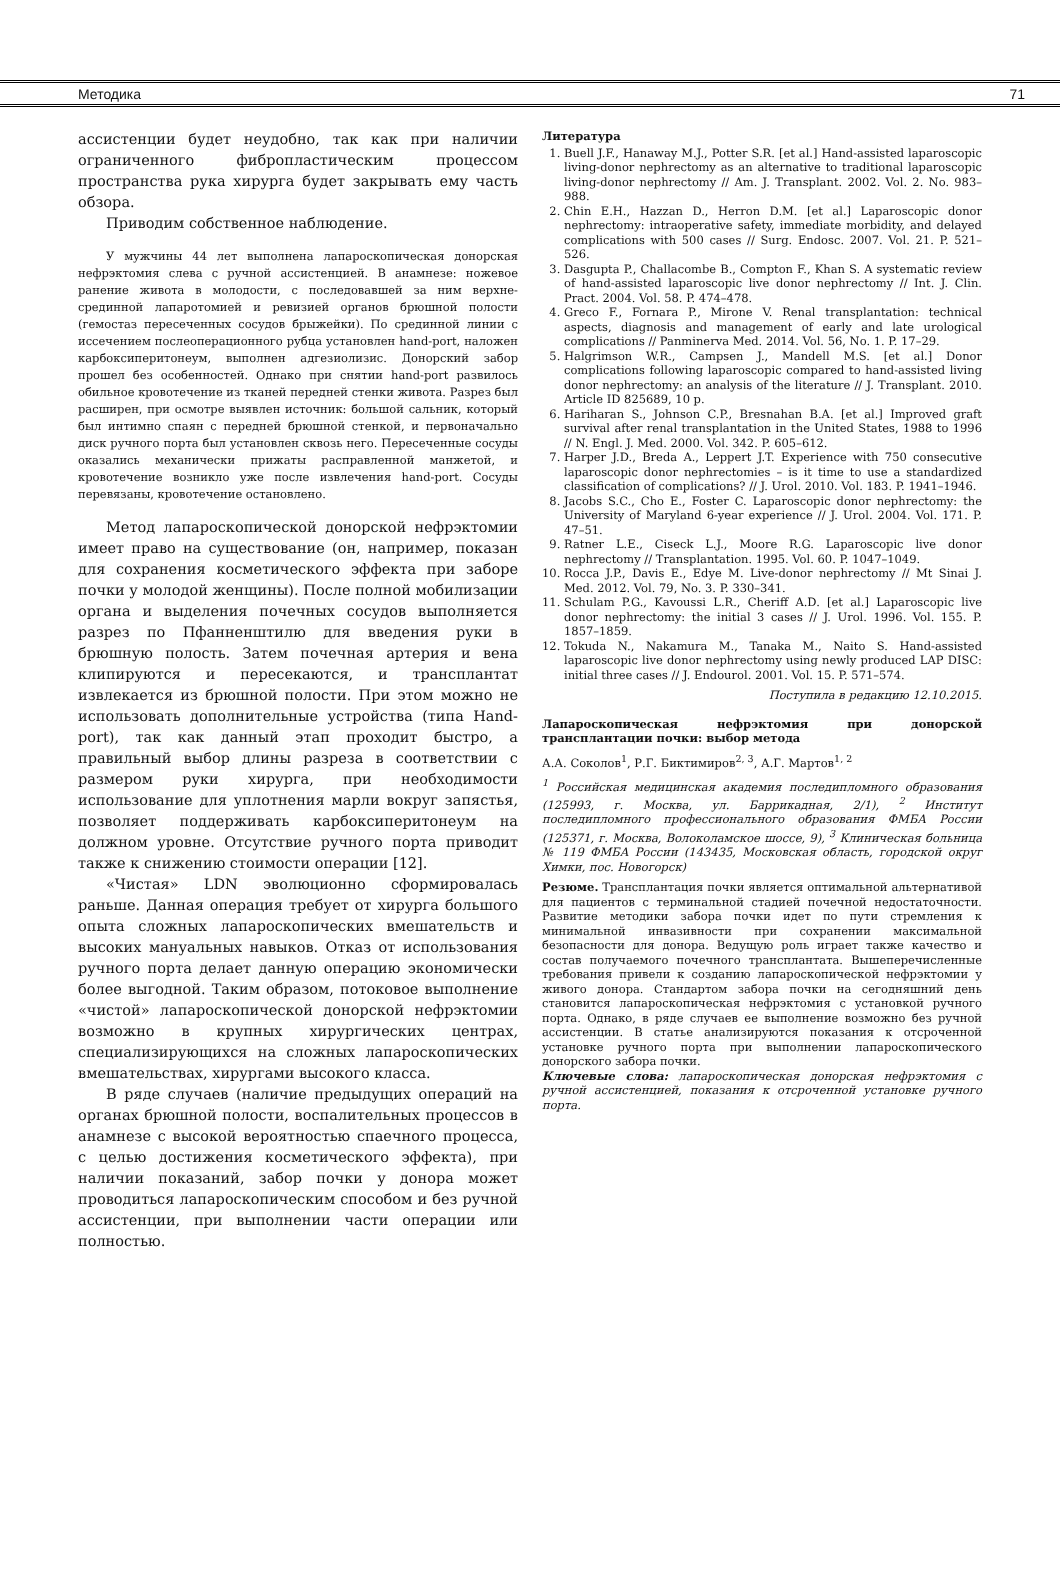Методика 71
ассистенции будет неудобно, так как при наличии ограниченного фибропластическим процессом пространства рука хирурга будет закрывать ему часть обзора.
Приводим собственное наблюдение.
У мужчины 44 лет выполнена лапароскопическая донорская нефрэктомия слева с ручной ассистенцией. В анамнезе: ножевое ранение живота в молодости, с последовавшей за ним верхне-срединной лапаротомией и ревизией органов брюшной полости (гемостаз пересеченных сосудов брыжейки). По срединной линии с иссечением послеоперационного рубца установлен hand-port, наложен карбоксиперитонеум, выполнен адгезиолизис. Донорский забор прошел без особенностей. Однако при снятии hand-port развилось обильное кровотечение из тканей передней стенки живота. Разрез был расширен, при осмотре выявлен источник: большой сальник, который был интимно спаян с передней брюшной стенкой, и первоначально диск ручного порта был установлен сквозь него. Пересеченные сосуды оказались механически прижаты расправленной манжетой, и кровотечение возникло уже после извлечения hand-port. Сосуды перевязаны, кровотечение остановлено.
Метод лапароскопической донорской нефрэктомии имеет право на существование (он, например, показан для сохранения косметического эффекта при заборе почки у молодой женщины). После полной мобилизации органа и выделения почечных сосудов выполняется разрез по Пфанненштилю для введения руки в брюшную полость. Затем почечная артерия и вена клипируются и пересекаются, и трансплантат извлекается из брюшной полости. При этом можно не использовать дополнительные устройства (типа Hand-port), так как данный этап проходит быстро, а правильный выбор длины разреза в соответствии с размером руки хирурга, при необходимости использование для уплотнения марли вокруг запястья, позволяет поддерживать карбоксиперитонеум на должном уровне. Отсутствие ручного порта приводит также к снижению стоимости операции [12].
«Чистая» LDN эволюционно сформировалась раньше. Данная операция требует от хирурга большого опыта сложных лапароскопических вмешательств и высоких мануальных навыков. Отказ от использования ручного порта делает данную операцию экономически более выгодной. Таким образом, потоковое выполнение «чистой» лапароскопической донорской нефрэктомии возможно в крупных хирургических центрах, специализирующихся на сложных лапароскопических вмешательствах, хирургами высокого класса.
В ряде случаев (наличие предыдущих операций на органах брюшной полости, воспалительных процессов в анамнезе с высокой вероятностью спаечного процесса, с целью достижения косметического эффекта), при наличии показаний, забор почки у донора может проводиться лапароскопическим способом и без ручной ассистенции, при выполнении части операции или полностью.
Литература
1. Buell J.F., Hanaway M.J., Potter S.R. [et al.] Hand-assisted laparoscopic living-donor nephrectomy as an alternative to traditional laparoscopic living-donor nephrectomy // Am. J. Transplant. 2002. Vol. 2. No. 983–988.
2. Chin E.H., Hazzan D., Herron D.M. [et al.] Laparoscopic donor nephrectomy: intraoperative safety, immediate morbidity, and delayed complications with 500 cases // Surg. Endosc. 2007. Vol. 21. P. 521–526.
3. Dasgupta P., Challacombe B., Compton F., Khan S. A systematic review of hand-assisted laparoscopic live donor nephrectomy // Int. J. Clin. Pract. 2004. Vol. 58. P. 474–478.
4. Greco F., Fornara P., Mirone V. Renal transplantation: technical aspects, diagnosis and management of early and late urological complications // Panminerva Med. 2014. Vol. 56, No. 1. P. 17–29.
5. Halgrimson W.R., Campsen J., Mandell M.S. [et al.] Donor complications following laparoscopic compared to hand-assisted living donor nephrectomy: an analysis of the literature // J. Transplant. 2010. Article ID 825689, 10 p.
6. Hariharan S., Johnson C.P., Bresnahan B.A. [et al.] Improved graft survival after renal transplantation in the United States, 1988 to 1996 // N. Engl. J. Med. 2000. Vol. 342. P. 605–612.
7. Harper J.D., Breda A., Leppert J.T. Experience with 750 consecutive laparoscopic donor nephrectomies – is it time to use a standardized classification of complications? // J. Urol. 2010. Vol. 183. P. 1941–1946.
8. Jacobs S.C., Cho E., Foster C. Laparoscopic donor nephrectomy: the University of Maryland 6-year experience // J. Urol. 2004. Vol. 171. P. 47–51.
9. Ratner L.E., Ciseck L.J., Moore R.G. Laparoscopic live donor nephrectomy // Transplantation. 1995. Vol. 60. P. 1047–1049.
10. Rocca J.P., Davis E., Edye M. Live-donor nephrectomy // Mt Sinai J. Med. 2012. Vol. 79, No. 3. P. 330–341.
11. Schulam P.G., Kavoussi L.R., Cheriff A.D. [et al.] Laparoscopic live donor nephrectomy: the initial 3 cases // J. Urol. 1996. Vol. 155. P. 1857–1859.
12. Tokuda N., Nakamura M., Tanaka M., Naito S. Hand-assisted laparoscopic live donor nephrectomy using newly produced LAP DISC: initial three cases // J. Endourol. 2001. Vol. 15. P. 571–574.
Поступила в редакцию 12.10.2015.
Лапароскопическая нефрэктомия при донорской трансплантации почки: выбор метода
А.А. Соколов<sup>1</sup>, Р.Г. Биктимиров<sup>2, 3</sup>, А.Г. Мартов<sup>1, 2</sup>
<sup>1</sup> Российская медицинская академия последипломного образования (125993, г. Москва, ул. Баррикадная, 2/1), <sup>2</sup> Институт последипломного профессионального образования ФМБА России (125371, г. Москва, Волоколамское шоссе, 9), <sup>3</sup> Клиническая больница № 119 ФМБА России (143435, Московская область, городской округ Химки, пос. Новогорск)
Резюме. Трансплантация почки является оптимальной альтернативой для пациентов с терминальной стадией почечной недостаточности. Развитие методики забора почки идет по пути стремления к минимальной инвазивности при сохранении максимальной безопасности для донора. Ведущую роль играет также качество и состав получаемого почечного трансплантата. Вышеперечисленные требования привели к созданию лапароскопической нефрэктомии у живого донора. Стандартом забора почки на сегодняшний день становится лапароскопическая нефрэктомия с установкой ручного порта. Однако, в ряде случаев ее выполнение возможно без ручной ассистенции. В статье анализируются показания к отсроченной установке ручного порта при выполнении лапароскопического донорского забора почки.
Ключевые слова: лапароскопическая донорская нефрэктомия с ручной ассистенцией, показания к отсроченной установке ручного порта.